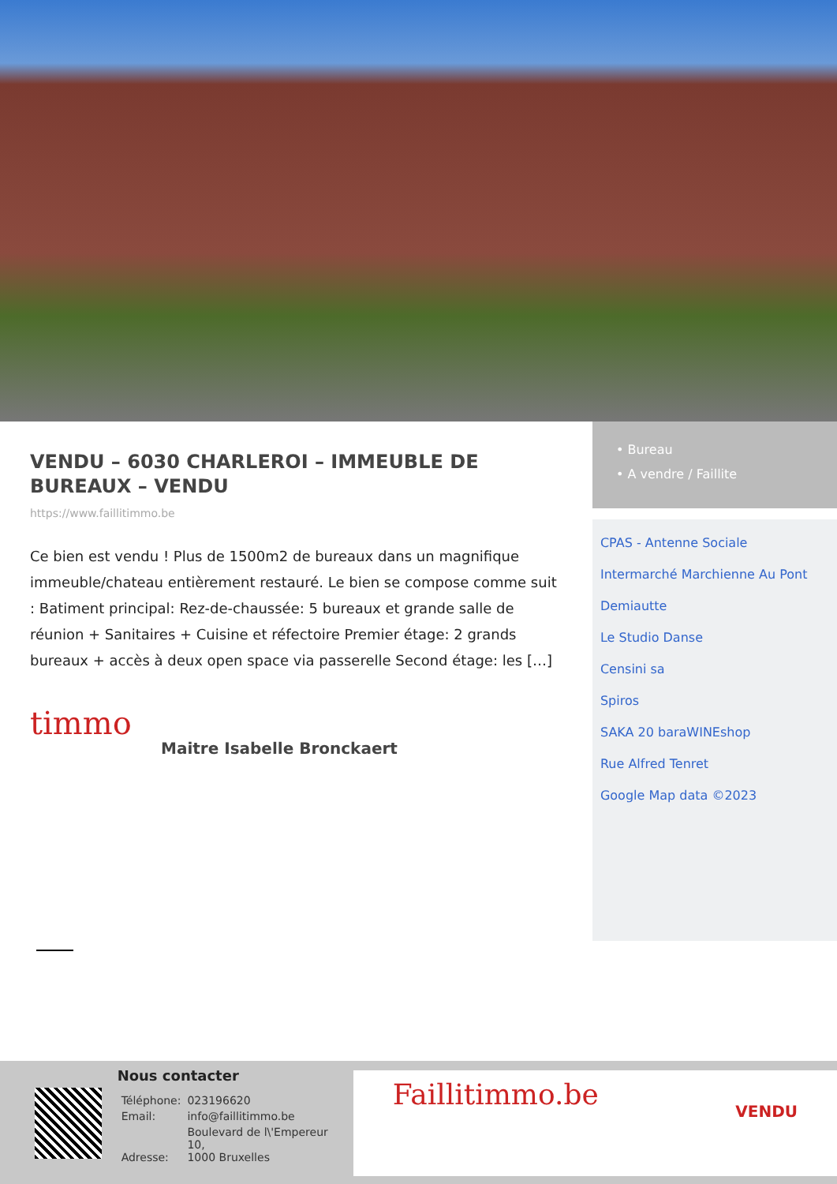VENDU – 6030 CHARLEROI – IMMEUBLE DE BUREAUX – VENDU
https://www.faillitimmo.be
Ce bien est vendu ! Plus de 1500m2 de bureaux dans un magnifique immeuble/chateau entièrement restauré. Le bien se compose comme suit : Batiment principal: Rez-de-chaussée: 5 bureaux et grande salle de réunion + Sanitaires + Cuisine et réfectoire Premier étage: 2 grands bureaux + accès à deux open space via passerelle Second étage: les […]
timmo
Maitre Isabelle Bronckaert
• Bureau
• A vendre / Faillite
CPAS - Antenne Sociale
Intermarché Marchienne Au Pont
Demiautte
Le Studio Danse
Censini sa
Spiros
SAKA 20 baraWINEshop
Rue Alfred Tenret
Google Map data ©2023
Nous contacter
| Téléphone: | 023196620 |
| Email: | info@faillitimmo.be |
| Adresse: | Boulevard de l\'Empereur 10, 1000 Bruxelles |
Faillitimmo.be VENDU